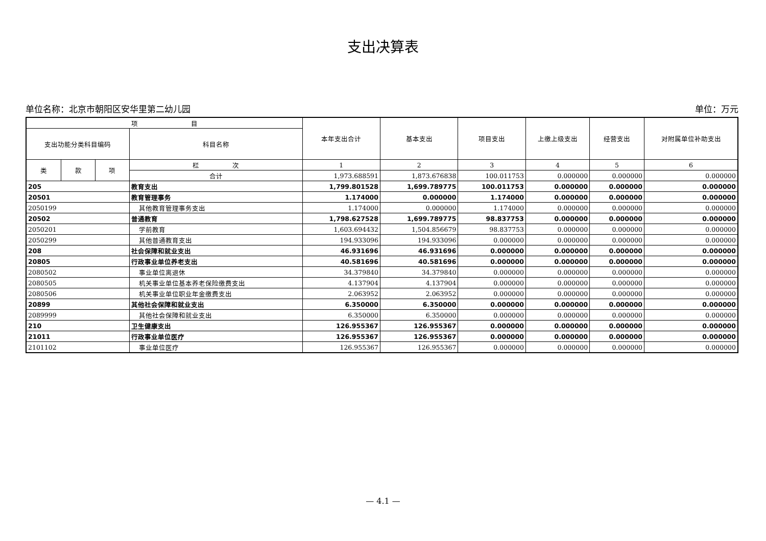支出决算表
单位名称：北京市朝阳区安华里第二幼儿园 单位：万元
| 项 目 | | | | 本年支出合计 | 基本支出 | 项目支出 | 上缴上级支出 | 经营支出 | 对附属单位补助支出 |
| --- | --- | --- | --- | --- | --- | --- | --- | --- | --- |
| 支出功能分类科目编码 | | | 科目名称 | | | | | | |
| 类 | 款 | 项 | 栏 次 | 1 | 2 | 3 | 4 | 5 | 6 |
| | | | 合计 | 1,973.688591 | 1,873.676838 | 100.011753 | 0.000000 | 0.000000 | 0.000000 |
| 205 | | | 教育支出 | 1,799.801528 | 1,699.789775 | 100.011753 | 0.000000 | 0.000000 | 0.000000 |
| 20501 | | | 教育管理事务 | 1.174000 | 0.000000 | 1.174000 | 0.000000 | 0.000000 | 0.000000 |
| 2050199 | | | 其他教育管理事务支出 | 1.174000 | 0.000000 | 1.174000 | 0.000000 | 0.000000 | 0.000000 |
| 20502 | | | 普通教育 | 1,798.627528 | 1,699.789775 | 98.837753 | 0.000000 | 0.000000 | 0.000000 |
| 2050201 | | | 学前教育 | 1,603.694432 | 1,504.856679 | 98.837753 | 0.000000 | 0.000000 | 0.000000 |
| 2050299 | | | 其他普通教育支出 | 194.933096 | 194.933096 | 0.000000 | 0.000000 | 0.000000 | 0.000000 |
| 208 | | | 社会保障和就业支出 | 46.931696 | 46.931696 | 0.000000 | 0.000000 | 0.000000 | 0.000000 |
| 20805 | | | 行政事业单位养老支出 | 40.581696 | 40.581696 | 0.000000 | 0.000000 | 0.000000 | 0.000000 |
| 2080502 | | | 事业单位离退休 | 34.379840 | 34.379840 | 0.000000 | 0.000000 | 0.000000 | 0.000000 |
| 2080505 | | | 机关事业单位基本养老保险缴费支出 | 4.137904 | 4.137904 | 0.000000 | 0.000000 | 0.000000 | 0.000000 |
| 2080506 | | | 机关事业单位职业年金缴费支出 | 2.063952 | 2.063952 | 0.000000 | 0.000000 | 0.000000 | 0.000000 |
| 20899 | | | 其他社会保障和就业支出 | 6.350000 | 6.350000 | 0.000000 | 0.000000 | 0.000000 | 0.000000 |
| 2089999 | | | 其他社会保障和就业支出 | 6.350000 | 6.350000 | 0.000000 | 0.000000 | 0.000000 | 0.000000 |
| 210 | | | 卫生健康支出 | 126.955367 | 126.955367 | 0.000000 | 0.000000 | 0.000000 | 0.000000 |
| 21011 | | | 行政事业单位医疗 | 126.955367 | 126.955367 | 0.000000 | 0.000000 | 0.000000 | 0.000000 |
| 2101102 | | | 事业单位医疗 | 126.955367 | 126.955367 | 0.000000 | 0.000000 | 0.000000 | 0.000000 |
— 4.1 —